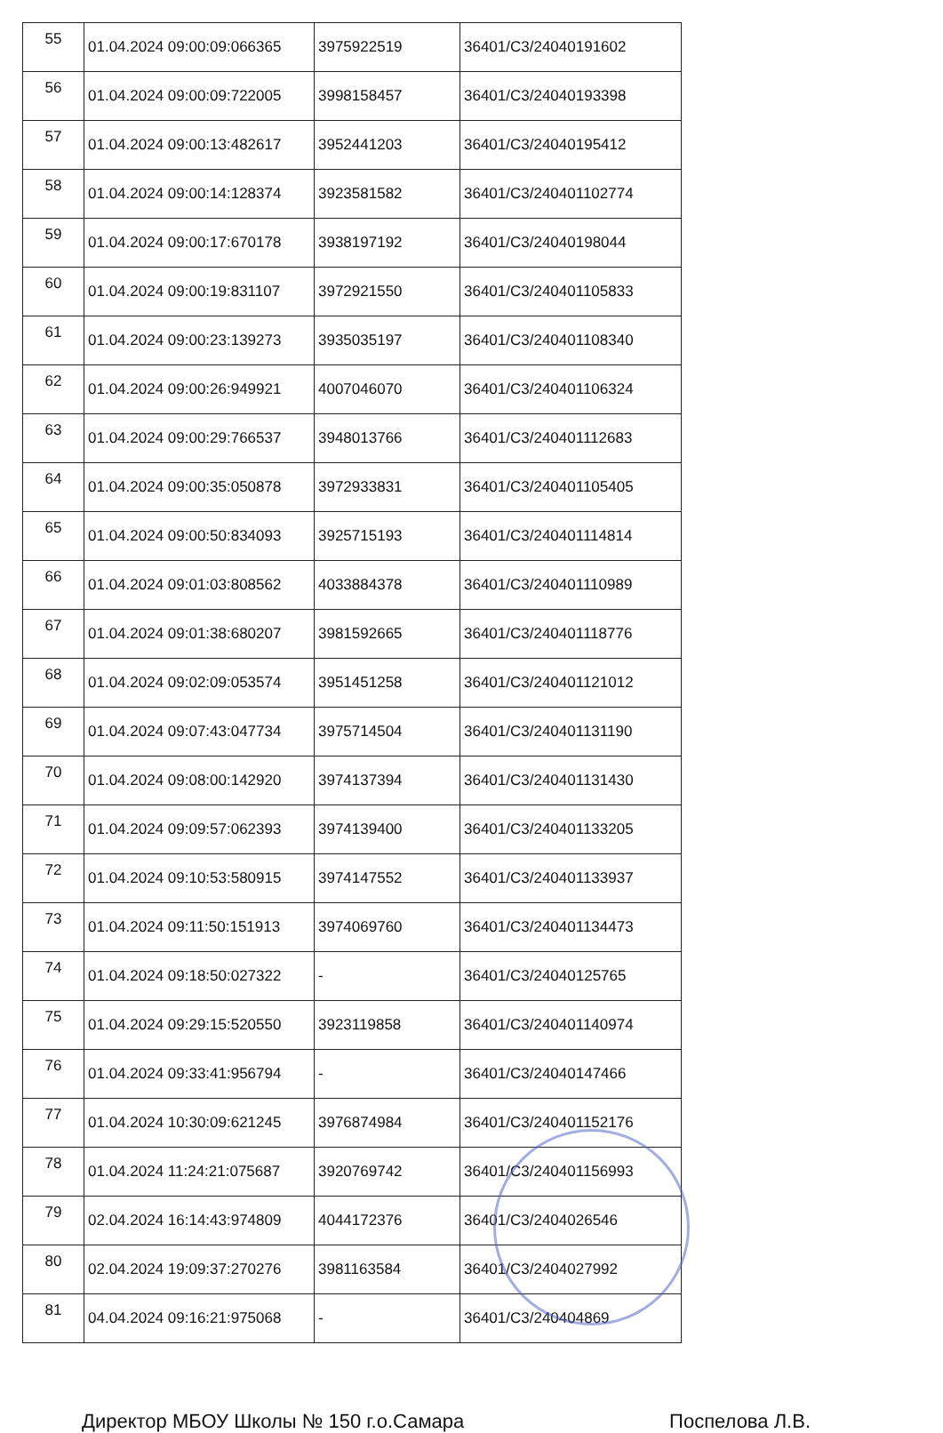| 55 | 01.04.2024 09:00:09:066365 | 3975922519 | 36401/С3/24040191602 |
| 56 | 01.04.2024 09:00:09:722005 | 3998158457 | 36401/С3/24040193398 |
| 57 | 01.04.2024 09:00:13:482617 | 3952441203 | 36401/С3/24040195412 |
| 58 | 01.04.2024 09:00:14:128374 | 3923581582 | 36401/С3/240401102774 |
| 59 | 01.04.2024 09:00:17:670178 | 3938197192 | 36401/С3/24040198044 |
| 60 | 01.04.2024 09:00:19:831107 | 3972921550 | 36401/С3/240401105833 |
| 61 | 01.04.2024 09:00:23:139273 | 3935035197 | 36401/С3/240401108340 |
| 62 | 01.04.2024 09:00:26:949921 | 4007046070 | 36401/С3/240401106324 |
| 63 | 01.04.2024 09:00:29:766537 | 3948013766 | 36401/С3/240401112683 |
| 64 | 01.04.2024 09:00:35:050878 | 3972933831 | 36401/С3/240401105405 |
| 65 | 01.04.2024 09:00:50:834093 | 3925715193 | 36401/С3/240401114814 |
| 66 | 01.04.2024 09:01:03:808562 | 4033884378 | 36401/С3/240401110989 |
| 67 | 01.04.2024 09:01:38:680207 | 3981592665 | 36401/С3/240401118776 |
| 68 | 01.04.2024 09:02:09:053574 | 3951451258 | 36401/С3/240401121012 |
| 69 | 01.04.2024 09:07:43:047734 | 3975714504 | 36401/С3/240401131190 |
| 70 | 01.04.2024 09:08:00:142920 | 3974137394 | 36401/С3/240401131430 |
| 71 | 01.04.2024 09:09:57:062393 | 3974139400 | 36401/С3/240401133205 |
| 72 | 01.04.2024 09:10:53:580915 | 3974147552 | 36401/С3/240401133937 |
| 73 | 01.04.2024 09:11:50:151913 | 3974069760 | 36401/С3/240401134473 |
| 74 | 01.04.2024 09:18:50:027322 | - | 36401/С3/24040125765 |
| 75 | 01.04.2024 09:29:15:520550 | 3923119858 | 36401/С3/240401140974 |
| 76 | 01.04.2024 09:33:41:956794 | - | 36401/С3/24040147466 |
| 77 | 01.04.2024 10:30:09:621245 | 3976874984 | 36401/С3/240401152176 |
| 78 | 01.04.2024 11:24:21:075687 | 3920769742 | 36401/С3/240401156993 |
| 79 | 02.04.2024 16:14:43:974809 | 4044172376 | 36401/С3/2404026546 |
| 80 | 02.04.2024 19:09:37:270276 | 3981163584 | 36401/С3/2404027992 |
| 81 | 04.04.2024 09:16:21:975068 | - | 36401/С3/240404869 |
Директор МБОУ Школы № 150 г.о.Самара Поспелова Л.В.